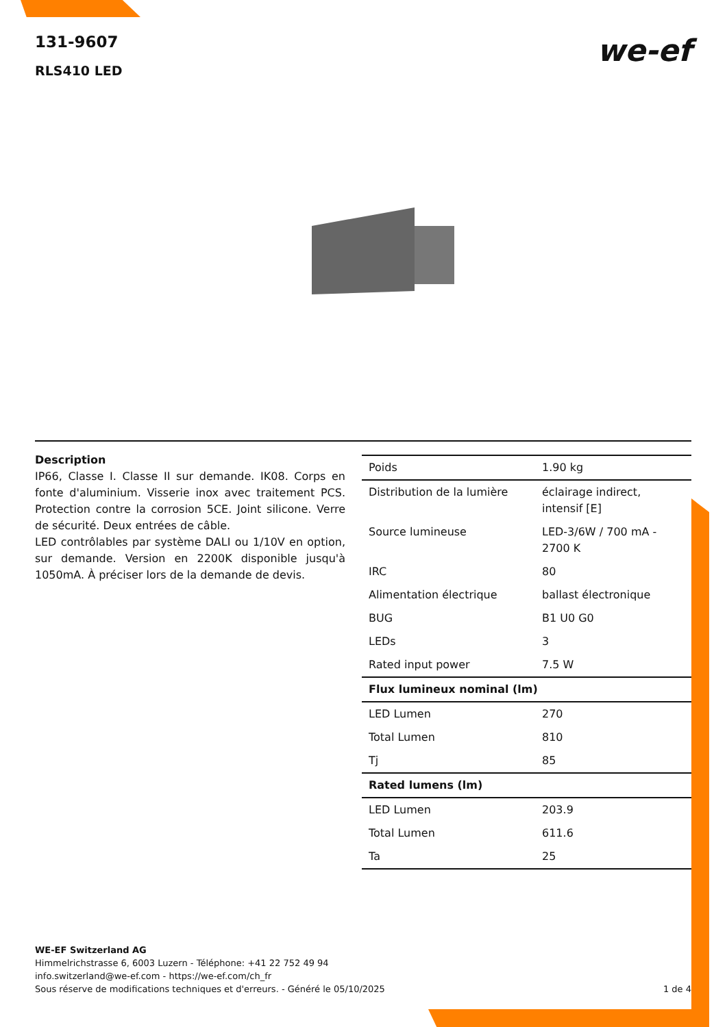131-9607
RLS410 LED
we-ef
Description
IP66, Classe I. Classe II sur demande. IK08. Corps en fonte d'aluminium. Visserie inox avec traitement PCS. Protection contre la corrosion 5CE. Joint silicone. Verre de sécurité. Deux entrées de câble.
LED contrôlables par système DALI ou 1/10V en option, sur demande. Version en 2200K disponible jusqu'à 1050mA. À préciser lors de la demande de devis.
| Poids | 1.90 kg |
| Distribution de la lumière | éclairage indirect, intensif [E] |
| Source lumineuse | LED-3/6W / 700 mA - 2700 K |
| IRC | 80 |
| Alimentation électrique | ballast électronique |
| BUG | B1 U0 G0 |
| LEDs | 3 |
| Rated input power | 7.5 W |
| Flux lumineux nominal (lm) | |
| LED Lumen | 270 |
| Total Lumen | 810 |
| Tj | 85 |
| Rated lumens (lm) | |
| LED Lumen | 203.9 |
| Total Lumen | 611.6 |
| Ta | 25 |
WE-EF Switzerland AG
Himmelrichstrasse 6, 6003 Luzern - Téléphone: +41 22 752 49 94
info.switzerland@we-ef.com - https://we-ef.com/ch_fr
Sous réserve de modifications techniques et d'erreurs. - Généré le 05/10/2025
1 de 4